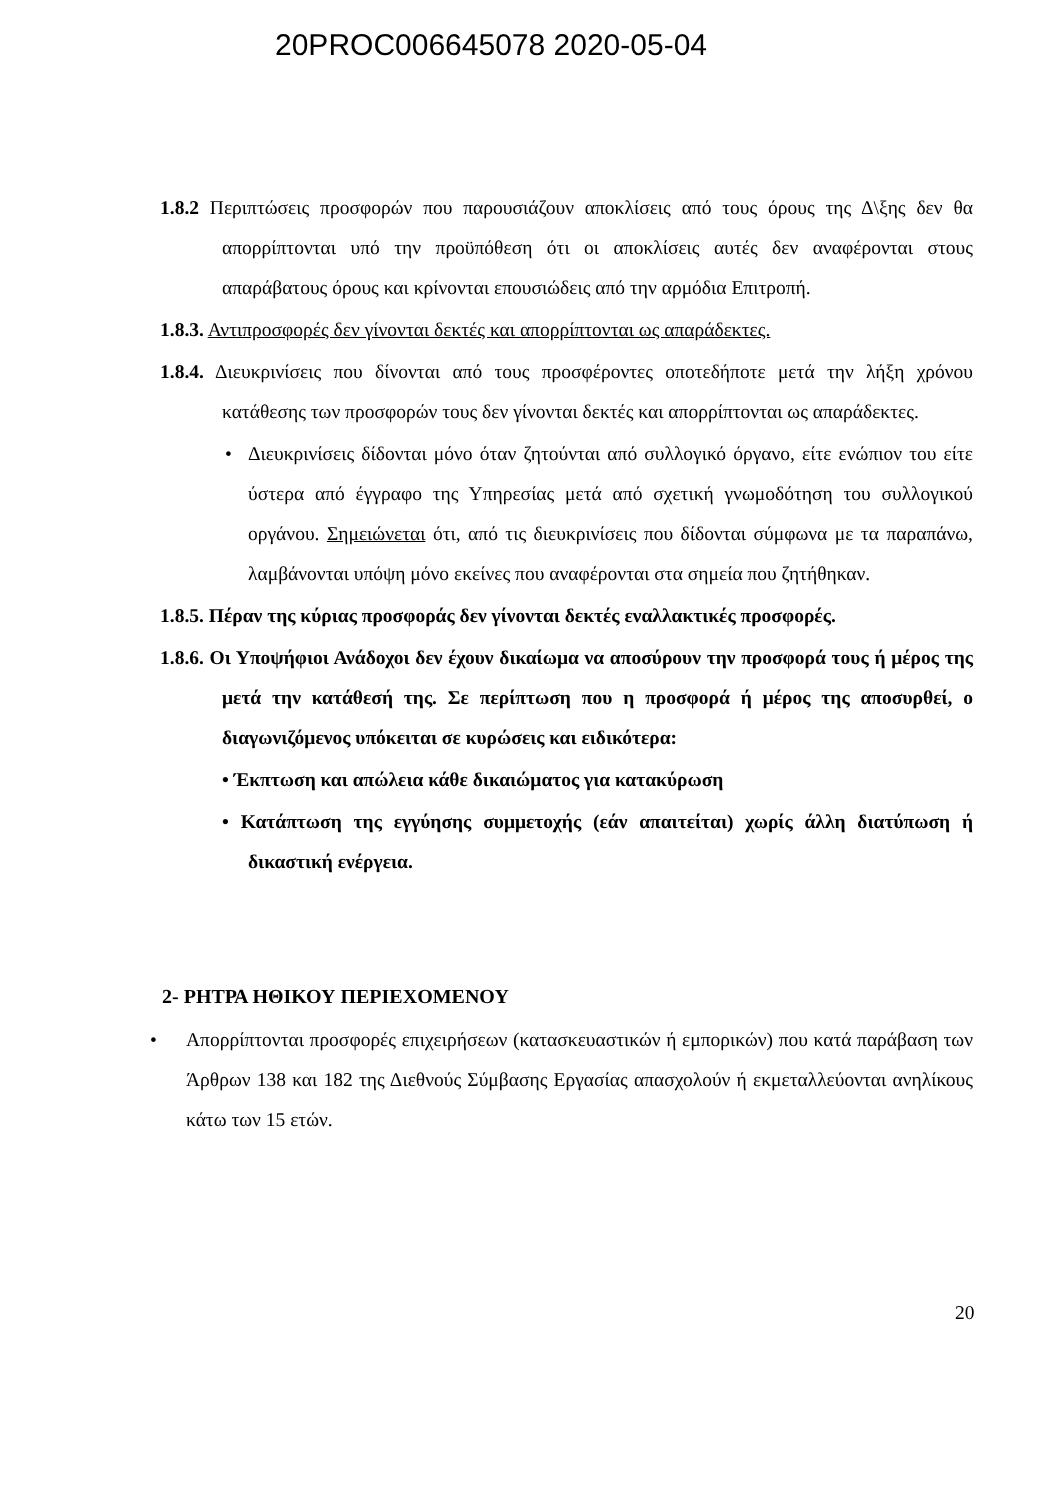20PROC006645078 2020-05-04
1.8.2 Περιπτώσεις προσφορών που παρουσιάζουν αποκλίσεις από τους όρους της Δ\ξης δεν θα απορρίπτονται υπό την προϋπόθεση ότι οι αποκλίσεις αυτές δεν αναφέρονται στους απαράβατους όρους και κρίνονται επουσιώδεις από την αρμόδια Επιτροπή.
1.8.3. Αντιπροσφορές δεν γίνονται δεκτές και απορρίπτονται ως απαράδεκτες.
1.8.4. Διευκρινίσεις που δίνονται από τους προσφέροντες οποτεδήποτε μετά την λήξη χρόνου κατάθεσης των προσφορών τους δεν γίνονται δεκτές και απορρίπτονται ως απαράδεκτες.
• Διευκρινίσεις δίδονται μόνο όταν ζητούνται από συλλογικό όργανο, είτε ενώπιον του είτε ύστερα από έγγραφο της Υπηρεσίας μετά από σχετική γνωμοδότηση του συλλογικού οργάνου. Σημειώνεται ότι, από τις διευκρινίσεις που δίδονται σύμφωνα με τα παραπάνω, λαμβάνονται υπόψη μόνο εκείνες που αναφέρονται στα σημεία που ζητήθηκαν.
1.8.5. Πέραν της κύριας προσφοράς δεν γίνονται δεκτές εναλλακτικές προσφορές.
1.8.6. Οι Υποψήφιοι Ανάδοχοι δεν έχουν δικαίωμα να αποσύρουν την προσφορά τους ή μέρος της μετά την κατάθεσή της. Σε περίπτωση που η προσφορά ή μέρος της αποσυρθεί, ο διαγωνιζόμενος υπόκειται σε κυρώσεις και ειδικότερα:
• Έκπτωση και απώλεια κάθε δικαιώματος για κατακύρωση
• Κατάπτωση της εγγύησης συμμετοχής (εάν απαιτείται) χωρίς άλλη διατύπωση ή δικαστική ενέργεια.
2- ΡΗΤΡΑ ΗΘΙΚΟΥ ΠΕΡΙΕΧΟΜΕΝΟΥ
• Απορρίπτονται προσφορές επιχειρήσεων (κατασκευαστικών ή εμπορικών) που κατά παράβαση των Άρθρων 138 και 182 της Διεθνούς Σύμβασης Εργασίας απασχολούν ή εκμεταλλεύονται ανηλίκους κάτω των 15 ετών.
20